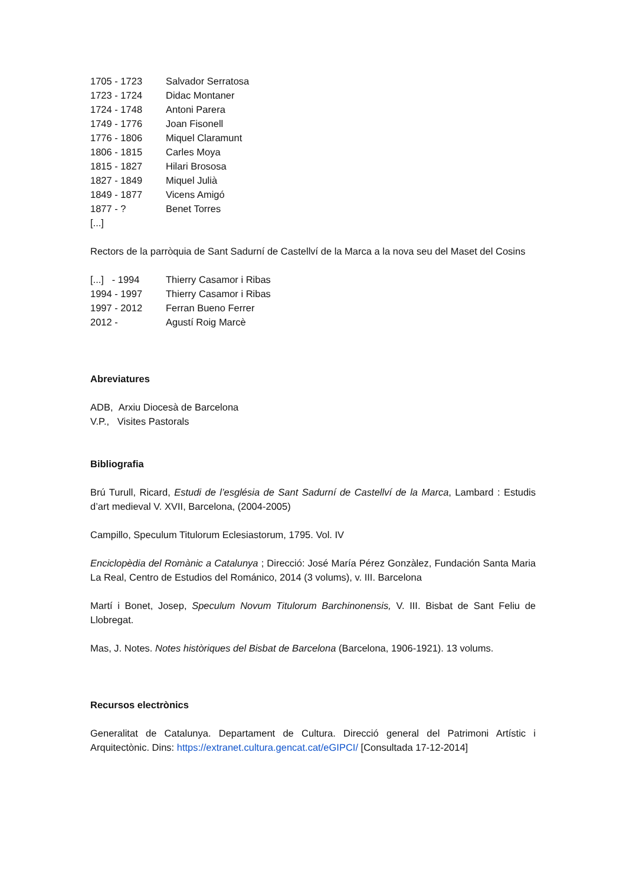| 1705 - 1723 | Salvador Serratosa |
| 1723 - 1724 | Didac Montaner |
| 1724 - 1748 | Antoni Parera |
| 1749 - 1776 | Joan Fisonell |
| 1776 - 1806 | Miquel Claramunt |
| 1806 - 1815 | Carles Moya |
| 1815 - 1827 | Hilari Brososa |
| 1827 - 1849 | Miquel Julià |
| 1849 - 1877 | Vicens Amigó |
| 1877 - ? | Benet Torres |
| [...] | |
Rectors de la parròquia de Sant Sadurní de Castellví de la Marca a la nova seu del Maset del Cosins
| [...] - 1994 | Thierry Casamor i Ribas |
| 1994 - 1997 | Thierry Casamor i Ribas |
| 1997 - 2012 | Ferran Bueno Ferrer |
| 2012 - | Agustí Roig Marcè |
Abreviatures
ADB, Arxiu Diocesà de Barcelona
V.P., Visites Pastorals
Bibliografia
Brú Turull, Ricard, Estudi de l’església de Sant Sadurní de Castellví de la Marca, Lambard : Estudis d’art medieval V. XVII, Barcelona, (2004-2005)
Campillo, Speculum Titulorum Eclesiastorum, 1795. Vol. IV
Enciclopèdia del Romànic a Catalunya ; Direcció: José María Pérez Gonzàlez, Fundación Santa Maria La Real, Centro de Estudios del Románico, 2014 (3 volums), v. III. Barcelona
Martí i Bonet, Josep, Speculum Novum Titulorum Barchinonensis, V. III. Bisbat de Sant Feliu de Llobregat.
Mas, J. Notes. Notes històriques del Bisbat de Barcelona (Barcelona, 1906-1921). 13 volums.
Recursos electrònics
Generalitat de Catalunya. Departament de Cultura. Direcció general del Patrimoni Artístic i Arquitectònic. Dins: https://extranet.cultura.gencat.cat/eGIPCI/ [Consultada 17-12-2014]